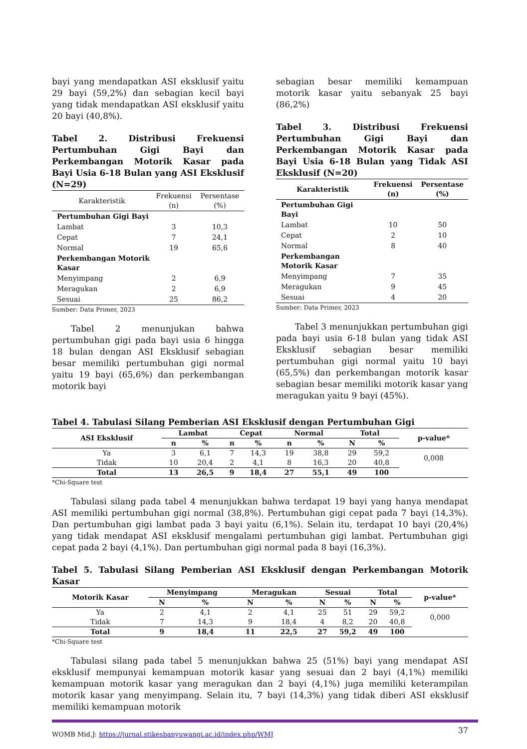bayi yang mendapatkan ASI eksklusif yaitu 29 bayi (59,2%) dan sebagian kecil bayi yang tidak mendapatkan ASI eksklusif yaitu 20 bayi (40,8%).
Tabel 2. Distribusi Frekuensi Pertumbuhan Gigi Bayi dan Perkembangan Motorik Kasar pada Bayi Usia 6-18 Bulan yang ASI Eksklusif (N=29)
| Karakteristik | Frekuensi (n) | Persentase (%) |
| --- | --- | --- |
| Pertumbuhan Gigi Bayi | | |
| Lambat | 3 | 10,3 |
| Cepat | 7 | 24,1 |
| Normal | 19 | 65,6 |
| Perkembangan Motorik Kasar | | |
| Menyimpang | 2 | 6,9 |
| Meragukan | 2 | 6,9 |
| Sesuai | 25 | 86,2 |
Sumber: Data Primer, 2023
Tabel 2 menunjukan bahwa pertumbuhan gigi pada bayi usia 6 hingga 18 bulan dengan ASI Eksklusif sebagian besar memiliki pertumbuhan gigi normal yaitu 19 bayi (65,6%) dan perkembangan motorik bayi
sebagian besar memiliki kemampuan motorik kasar yaitu sebanyak 25 bayi (86,2%)
Tabel 3. Distribusi Frekuensi Pertumbuhan Gigi Bayi dan Perkembangan Motorik Kasar pada Bayi Usia 6-18 Bulan yang Tidak ASI Eksklusif (N=20)
| Karakteristik | Frekuensi (n) | Persentase (%) |
| --- | --- | --- |
| Pertumbuhan Gigi Bayi | | |
| Lambat | 10 | 50 |
| Cepat | 2 | 10 |
| Normal | 8 | 40 |
| Perkembangan Motorik Kasar | | |
| Menyimpang | 7 | 35 |
| Meragukan | 9 | 45 |
| Sesuai | 4 | 20 |
Sumber: Data Primer, 2023
Tabel 3 menunjukkan pertumbuhan gigi pada bayi usia 6-18 bulan yang tidak ASI Eksklusif sebagian besar memiliki pertumbuhan gigi normal yaitu 10 bayi (65,5%) dan perkembangan motorik kasar sebagian besar memiliki motorik kasar yang meragukan yaitu 9 bayi (45%).
Tabel 4. Tabulasi Silang Pemberian ASI Eksklusif dengan Pertumbuhan Gigi
| ASI Eksklusif | Lambat | | Cepat | | Normal | | Total | | p-value* |
| --- | --- | --- | --- | --- | --- | --- | --- | --- | --- |
| | n | % | n | % | n | % | N | % | |
| Ya | 3 | 6,1 | 7 | 14,3 | 19 | 38,8 | 29 | 59,2 | 0,008 |
| Tidak | 10 | 20,4 | 2 | 4,1 | 8 | 16,3 | 20 | 40,8 | |
| Total | 13 | 26,5 | 9 | 18,4 | 27 | 55,1 | 49 | 100 | |
*Chi-Square test
Tabulasi silang pada tabel 4 menunjukkan bahwa terdapat 19 bayi yang hanya mendapat ASI memiliki pertumbuhan gigi normal (38,8%). Pertumbuhan gigi cepat pada 7 bayi (14,3%). Dan pertumbuhan gigi lambat pada 3 bayi yaitu (6,1%). Selain itu, terdapat 10 bayi (20,4%) yang tidak mendapat ASI eksklusif mengalami pertumbuhan gigi lambat. Pertumbuhan gigi cepat pada 2 bayi (4,1%). Dan pertumbuhan gigi normal pada 8 bayi (16,3%).
Tabel 5. Tabulasi Silang Pemberian ASI Eksklusif dengan Perkembangan Motorik Kasar
| Motorik Kasar | Menyimpang | | Meragukan | | Sesuai | | Total | | p-value* |
| --- | --- | --- | --- | --- | --- | --- | --- | --- | --- |
| | N | % | N | % | N | % | N | % | |
| Ya | 2 | 4,1 | 2 | 4,1 | 25 | 51 | 29 | 59,2 | 0,000 |
| Tidak | 7 | 14,3 | 9 | 18,4 | 4 | 8,2 | 20 | 40,8 | |
| Total | 9 | 18,4 | 11 | 22,5 | 27 | 59,2 | 49 | 100 | |
*Chi-Square test
Tabulasi silang pada tabel 5 menunjukkan bahwa 25 (51%) bayi yang mendapat ASI eksklusif mempunyai kemampuan motorik kasar yang sesuai dan 2 bayi (4,1%) memiliki kemampuan motorik kasar yang meragukan dan 2 bayi (4,1%) juga memiliki keterampilan motorik kasar yang menyimpang. Selain itu, 7 bayi (14,3%) yang tidak diberi ASI eksklusif memiliki kemampuan motorik
WOMB Mid.J: https://jurnal.stikesbanyuwangi.ac.id/index.php/WMJ 37